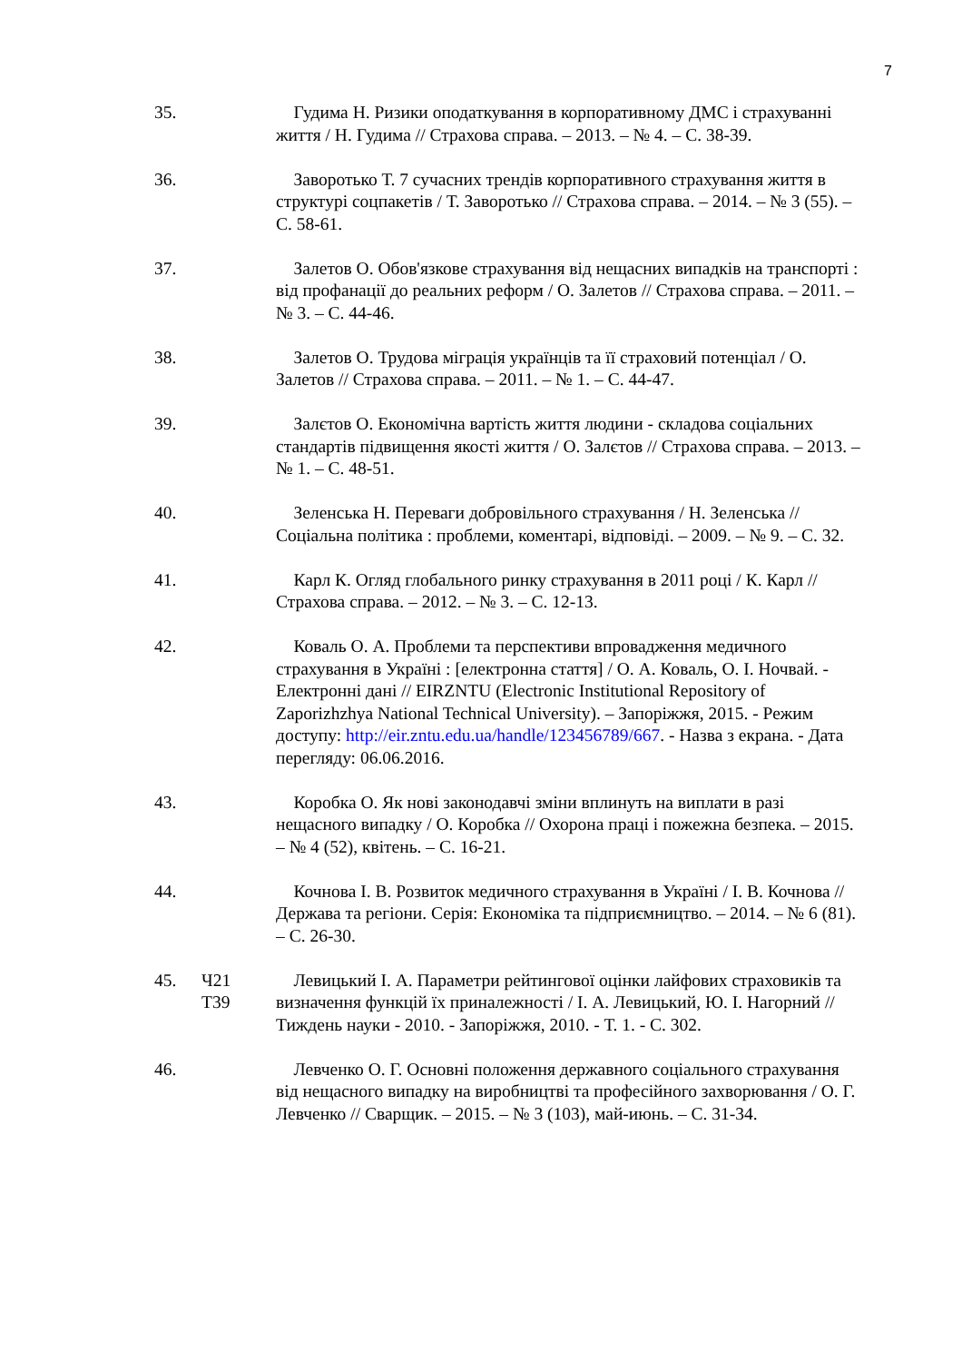7
35. Гудима Н. Ризики оподаткування в корпоративному ДМС і страхуванні життя / Н. Гудима // Страхова справа. – 2013. – № 4. – С. 38-39.
36. Заворотько Т. 7 сучасних трендів корпоративного страхування життя в структурі соцпакетів / Т. Заворотько // Страхова справа. – 2014. – № 3 (55). – С. 58-61.
37. Залетов О. Обов'язкове страхування від нещасних випадків на транспорті : від профанації до реальних реформ / О. Залетов // Страхова справа. – 2011. – № 3. – С. 44-46.
38. Залетов О. Трудова міграція українців та її страховий потенціал / О. Залетов // Страхова справа. – 2011. – № 1. – С. 44-47.
39. Залєтов О. Економічна вартість життя людини - складова соціальних стандартів підвищення якості життя / О. Залєтов // Страхова справа. – 2013. – № 1. – С. 48-51.
40. Зеленська Н. Переваги добровільного страхування / Н. Зеленська // Соціальна політика : проблеми, коментарі, відповіді. – 2009. – № 9. – С. 32.
41. Карл К. Огляд глобального ринку страхування в 2011 році / К. Карл // Страхова справа. – 2012. – № 3. – С. 12-13.
42. Коваль О. А. Проблеми та перспективи впровадження медичного страхування в Україні : [електронна стаття] / О. А. Коваль, О. І. Ночвай. - Електронні дані // EIRZNTU (Electronic Institutional Repository of Zaporizhzhya National Technical University). – Запоріжжя, 2015. - Режим доступу: http://eir.zntu.edu.ua/handle/123456789/667. - Назва з екрана. - Дата перегляду: 06.06.2016.
43. Коробка О. Як нові законодавчі зміни вплинуть на виплати в разі нещасного випадку / О. Коробка // Охорона праці і пожежна безпека. – 2015. – № 4 (52), квітень. – С. 16-21.
44. Кочнова І. В. Розвиток медичного страхування в Україні / І. В. Кочнова // Держава та регіони. Серія: Економіка та підприємництво. – 2014. – № 6 (81). – С. 26-30.
45. Ч21
Т39
Левицький І. А. Параметри рейтингової оцінки лайфових страховиків та визначення функцій їх приналежності / І. А. Левицький, Ю. І. Нагорний // Тиждень науки - 2010. - Запоріжжя, 2010. - Т. 1. - С. 302.
46. Левченко О. Г. Основні положення державного соціального страхування від нещасного випадку на виробництві та професійного захворювання / О. Г. Левченко // Сварщик. – 2015. – № 3 (103), май-июнь. – С. 31-34.